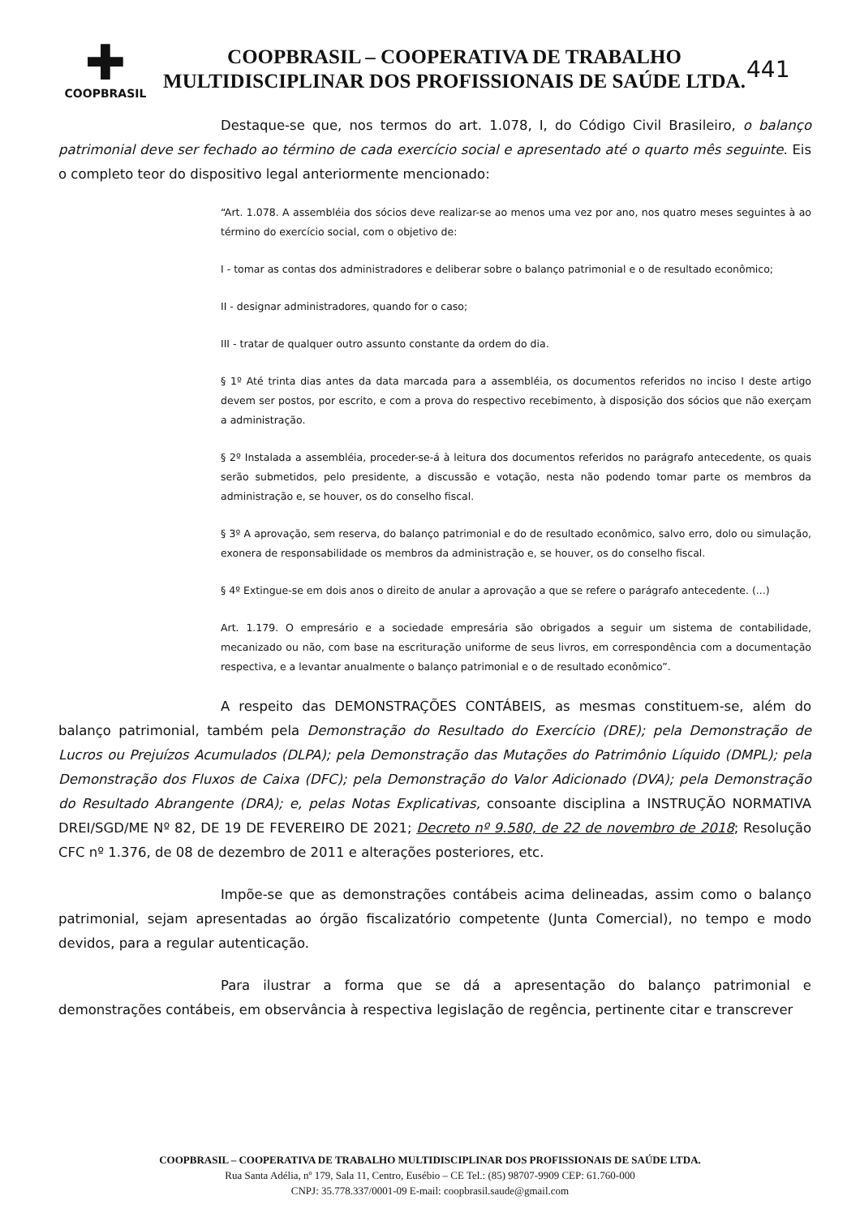✚
COOPBRASIL
COOPBRASIL – COOPERATIVA DE TRABALHO
MULTIDISCIPLINAR DOS PROFISSIONAIS DE SAÚDE LTDA.
441
Destaque-se que, nos termos do art. 1.078, I, do Código Civil Brasileiro, o balanço patrimonial deve ser fechado ao término de cada exercício social e apresentado até o quarto mês seguinte. Eis o completo teor do dispositivo legal anteriormente mencionado:
“Art. 1.078. A assembléia dos sócios deve realizar-se ao menos uma vez por ano, nos quatro meses seguintes à ao término do exercício social, com o objetivo de:
I - tomar as contas dos administradores e deliberar sobre o balanço patrimonial e o de resultado econômico;
II - designar administradores, quando for o caso;
III - tratar de qualquer outro assunto constante da ordem do dia.
§ 1º Até trinta dias antes da data marcada para a assembléia, os documentos referidos no inciso I deste artigo devem ser postos, por escrito, e com a prova do respectivo recebimento, à disposição dos sócios que não exerçam a administração.
§ 2º Instalada a assembléia, proceder-se-á à leitura dos documentos referidos no parágrafo antecedente, os quais serão submetidos, pelo presidente, a discussão e votação, nesta não podendo tomar parte os membros da administração e, se houver, os do conselho fiscal.
§ 3º A aprovação, sem reserva, do balanço patrimonial e do de resultado econômico, salvo erro, dolo ou simulação, exonera de responsabilidade os membros da administração e, se houver, os do conselho fiscal.
§ 4º Extingue-se em dois anos o direito de anular a aprovação a que se refere o parágrafo antecedente. (...)
Art. 1.179. O empresário e a sociedade empresária são obrigados a seguir um sistema de contabilidade, mecanizado ou não, com base na escrituração uniforme de seus livros, em correspondência com a documentação respectiva, e a levantar anualmente o balanço patrimonial e o de resultado econômico”.
A respeito das DEMONSTRAÇÕES CONTÁBEIS, as mesmas constituem-se, além do balanço patrimonial, também pela Demonstração do Resultado do Exercício (DRE); pela Demonstração de Lucros ou Prejuízos Acumulados (DLPA); pela Demonstração das Mutações do Patrimônio Líquido (DMPL); pela Demonstração dos Fluxos de Caixa (DFC); pela Demonstração do Valor Adicionado (DVA); pela Demonstração do Resultado Abrangente (DRA); e, pelas Notas Explicativas, consoante disciplina a INSTRUÇÃO NORMATIVA DREI/SGD/ME Nº 82, DE 19 DE FEVEREIRO DE 2021; Decreto nº 9.580, de 22 de novembro de 2018; Resolução CFC nº 1.376, de 08 de dezembro de 2011 e alterações posteriores, etc.
Impõe-se que as demonstrações contábeis acima delineadas, assim como o balanço patrimonial, sejam apresentadas ao órgão fiscalizatório competente (Junta Comercial), no tempo e modo devidos, para a regular autenticação.
Para ilustrar a forma que se dá a apresentação do balanço patrimonial e demonstrações contábeis, em observância à respectiva legislação de regência, pertinente citar e transcrever
COOPBRASIL – COOPERATIVA DE TRABALHO MULTIDISCIPLINAR DOS PROFISSIONAIS DE SAÚDE LTDA.
Rua Santa Adélia, nº 179, Sala 11, Centro, Eusébio – CE Tel.: (85) 98707-9909 CEP: 61.760-000
CNPJ: 35.778.337/0001-09 E-mail: coopbrasil.saude@gmail.com